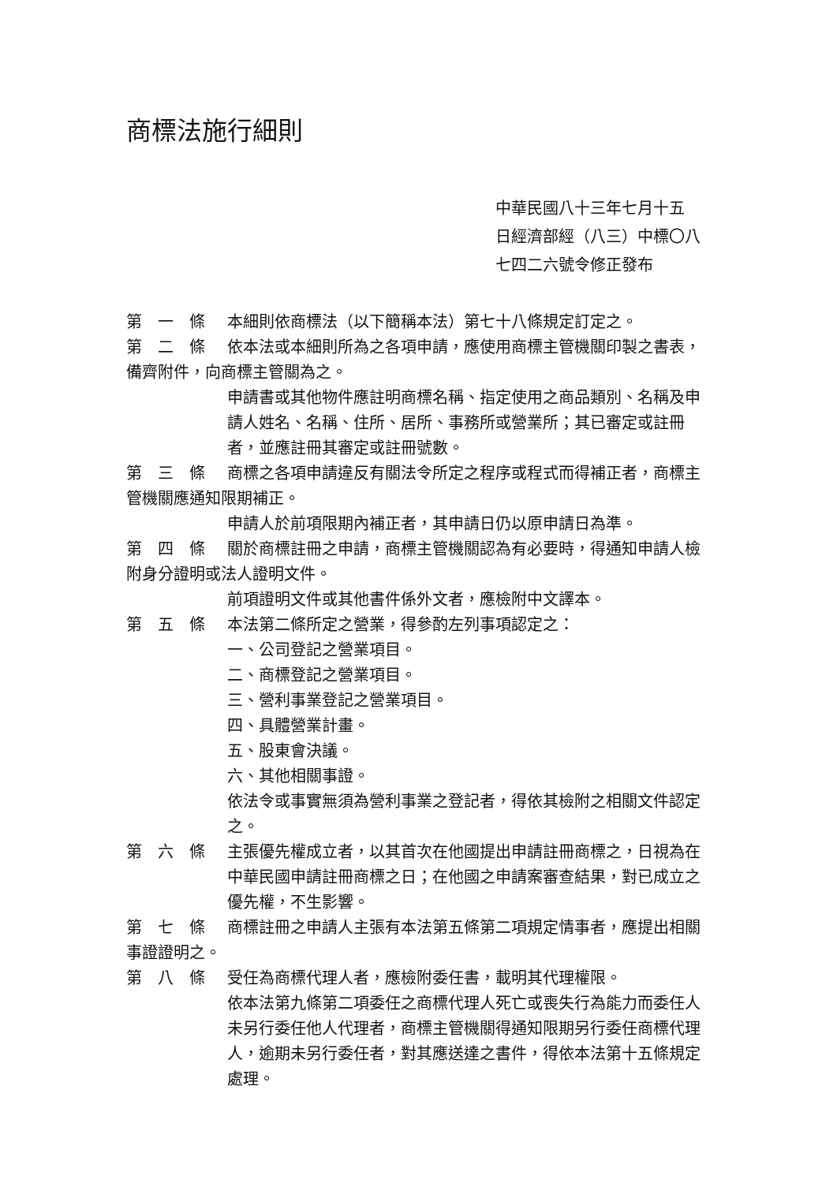商標法施行細則
中華民國八十三年七月十五
日經濟部經（八三）中標〇八
七四二六號令修正發布
第　一　條 本細則依商標法（以下簡稱本法）第七十八條規定訂定之。
第　二　條 依本法或本細則所為之各項申請，應使用商標主管機關印製之書表，備齊附件，向商標主管關為之。
申請書或其他物件應註明商標名稱、指定使用之商品類別、名稱及申請人姓名、名稱、住所、居所、事務所或營業所；其已審定或註冊者，並應註冊其審定或註冊號數。
第　三　條 商標之各項申請違反有關法令所定之程序或程式而得補正者，商標主管機關應通知限期補正。
申請人於前項限期內補正者，其申請日仍以原申請日為準。
第　四　條 關於商標註冊之申請，商標主管機關認為有必要時，得通知申請人檢附身分證明或法人證明文件。
前項證明文件或其他書件係外文者，應檢附中文譯本。
第　五　條 本法第二條所定之營業，得參酌左列事項認定之：
一、公司登記之營業項目。
二、商標登記之營業項目。
三、營利事業登記之營業項目。
四、具體營業計畫。
五、股東會決議。
六、其他相關事證。
依法令或事實無須為營利事業之登記者，得依其檢附之相關文件認定之。
第　六　條 主張優先權成立者，以其首次在他國提出申請註冊商標之，日視為在中華民國申請註冊商標之日；在他國之申請案審查結果，對已成立之優先權，不生影響。
第　七　條 商標註冊之申請人主張有本法第五條第二項規定情事者，應提出相關事證證明之。
第　八　條 受任為商標代理人者，應檢附委任書，載明其代理權限。
依本法第九條第二項委任之商標代理人死亡或喪失行為能力而委任人未另行委任他人代理者，商標主管機關得通知限期另行委任商標代理人，逾期未另行委任者，對其應送達之書件，得依本法第十五條規定處理。